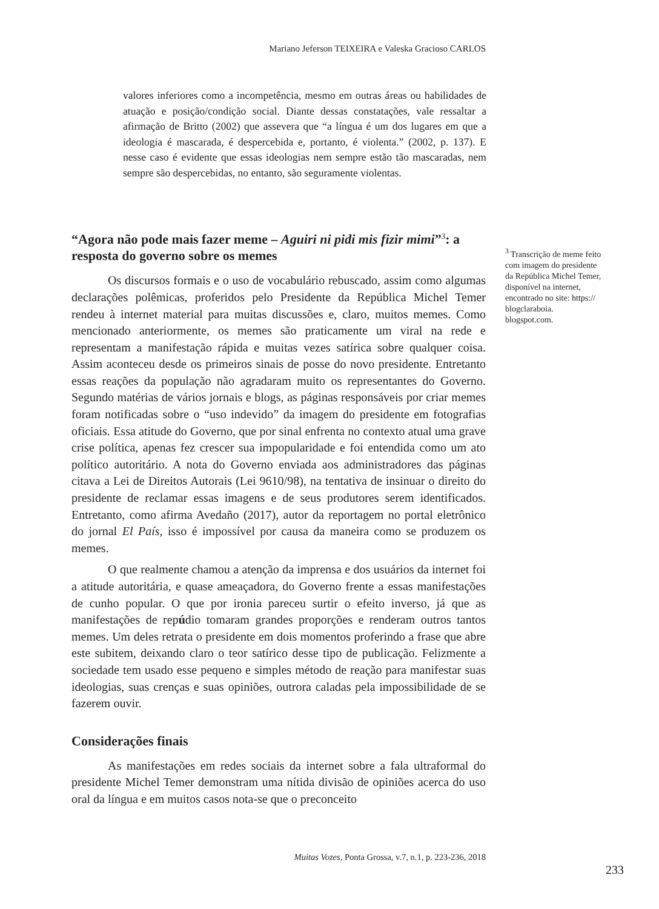Mariano Jeferson TEIXEIRA e Valeska Gracioso CARLOS
valores inferiores como a incompetência, mesmo em outras áreas ou habilidades de atuação e posição/condição social. Diante dessas constatações, vale ressaltar a afirmação de Britto (2002) que assevera que “a língua é um dos lugares em que a ideologia é mascarada, é despercebida e, portanto, é violenta.” (2002, p. 137). E nesse caso é evidente que essas ideologias nem sempre estão tão mascaradas, nem sempre são despercebidas, no entanto, são seguramente violentas.
“Agora não pode mais fazer meme – Aguiri ni pidi mis fizir mimi”<sup>3</sup>: a resposta do governo sobre os memes
Os discursos formais e o uso de vocabulário rebuscado, assim como algumas declarações polêmicas, proferidos pelo Presidente da República Michel Temer rendeu à internet material para muitas discussões e, claro, muitos memes. Como mencionado anteriormente, os memes são praticamente um viral na rede e representam a manifestação rápida e muitas vezes satírica sobre qualquer coisa. Assim aconteceu desde os primeiros sinais de posse do novo presidente. Entretanto essas reações da população não agradaram muito os representantes do Governo. Segundo matérias de vários jornais e blogs, as páginas responsáveis por criar memes foram notificadas sobre o “uso indevido” da imagem do presidente em fotografias oficiais. Essa atitude do Governo, que por sinal enfrenta no contexto atual uma grave crise política, apenas fez crescer sua impopularidade e foi entendida como um ato político autoritário. A nota do Governo enviada aos administradores das páginas citava a Lei de Direitos Autorais (Lei 9610/98), na tentativa de insinuar o direito do presidente de reclamar essas imagens e de seus produtores serem identificados. Entretanto, como afirma Avedaño (2017), autor da reportagem no portal eletrônico do jornal El País, isso é impossível por causa da maneira como se produzem os memes.
O que realmente chamou a atenção da imprensa e dos usuários da internet foi a atitude autoritária, e quase ameaçadora, do Governo frente a essas manifestações de cunho popular. O que por ironia pareceu surtir o efeito inverso, já que as manifestações de repúdio tomaram grandes proporções e renderam outros tantos memes. Um deles retrata o presidente em dois momentos proferindo a frase que abre este subitem, deixando claro o teor satírico desse tipo de publicação. Felizmente a sociedade tem usado esse pequeno e simples método de reação para manifestar suas ideologias, suas crenças e suas opiniões, outrora caladas pela impossibilidade de se fazerem ouvir.
Considerações finais
As manifestações em redes sociais da internet sobre a fala ultraformal do presidente Michel Temer demonstram uma nítida divisão de opiniões acerca do uso oral da língua e em muitos casos nota-se que o preconceito
<sup>3</sup> Transcrição de meme feito com imagem do presidente da República Michel Temer, disponível na internet, encontrado no site: https:// blogclaraboia. blogspot.com.
Muitas Vozes, Ponta Grossa, v.7, n.1, p. 223-236, 2018
233